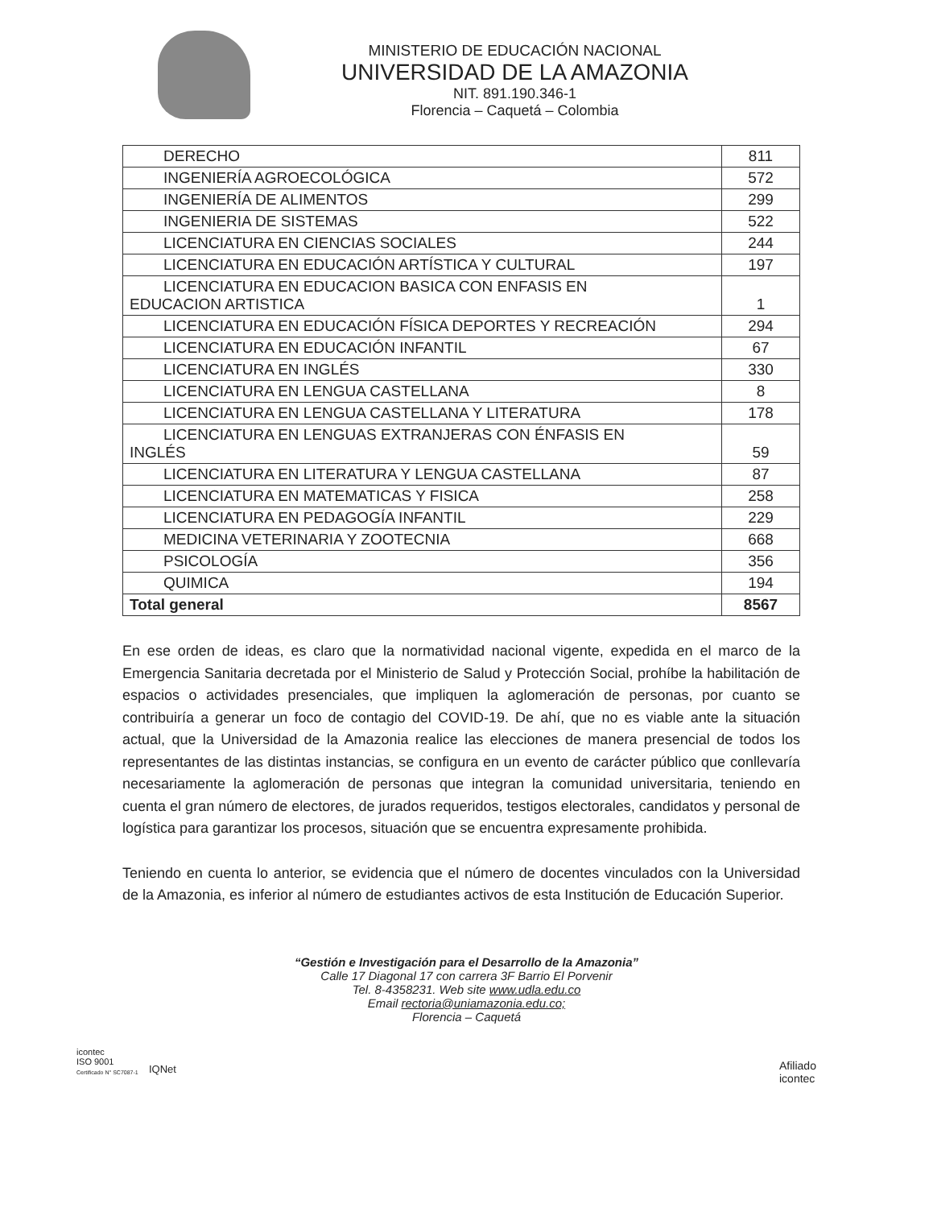MINISTERIO DE EDUCACIÓN NACIONAL
UNIVERSIDAD DE LA AMAZONIA
NIT. 891.190.346-1
Florencia – Caquetá – Colombia
| DERECHO | 811 |
| INGENIERÍA AGROECOLÓGICA | 572 |
| INGENIERÍA DE ALIMENTOS | 299 |
| INGENIERIA DE SISTEMAS | 522 |
| LICENCIATURA EN CIENCIAS SOCIALES | 244 |
| LICENCIATURA EN EDUCACIÓN ARTÍSTICA Y CULTURAL | 197 |
| LICENCIATURA EN EDUCACION BASICA CON ENFASIS EN EDUCACION ARTISTICA | 1 |
| LICENCIATURA EN EDUCACIÓN FÍSICA DEPORTES Y RECREACIÓN | 294 |
| LICENCIATURA EN EDUCACIÓN INFANTIL | 67 |
| LICENCIATURA EN INGLÉS | 330 |
| LICENCIATURA EN LENGUA CASTELLANA | 8 |
| LICENCIATURA EN LENGUA CASTELLANA Y LITERATURA | 178 |
| LICENCIATURA EN LENGUAS EXTRANJERAS CON ÉNFASIS EN INGLÉS | 59 |
| LICENCIATURA EN LITERATURA Y LENGUA CASTELLANA | 87 |
| LICENCIATURA EN MATEMATICAS Y FISICA | 258 |
| LICENCIATURA EN PEDAGOGÍA INFANTIL | 229 |
| MEDICINA VETERINARIA Y ZOOTECNIA | 668 |
| PSICOLOGÍA | 356 |
| QUIMICA | 194 |
| Total general | 8567 |
En ese orden de ideas, es claro que la normatividad nacional vigente, expedida en el marco de la Emergencia Sanitaria decretada por el Ministerio de Salud y Protección Social, prohíbe la habilitación de espacios o actividades presenciales, que impliquen la aglomeración de personas, por cuanto se contribuiría a generar un foco de contagio del COVID-19. De ahí, que no es viable ante la situación actual, que la Universidad de la Amazonia realice las elecciones de manera presencial de todos los representantes de las distintas instancias, se configura en un evento de carácter público que conllevaría necesariamente la aglomeración de personas que integran la comunidad universitaria, teniendo en cuenta el gran número de electores, de jurados requeridos, testigos electorales, candidatos y personal de logística para garantizar los procesos, situación que se encuentra expresamente prohibida.
Teniendo en cuenta lo anterior, se evidencia que el número de docentes vinculados con la Universidad de la Amazonia, es inferior al número de estudiantes activos de esta Institución de Educación Superior.
icontec
ISO 9001
Certificado N° SC7087-1
IQNet
Afiliado
icontec
“Gestión e Investigación para el Desarrollo de la Amazonia”
Calle 17 Diagonal 17 con carrera 3F Barrio El Porvenir
Tel. 8-4358231. Web site www.udla.edu.co
Email rectoria@uniamazonia.edu.co;
Florencia – Caquetá